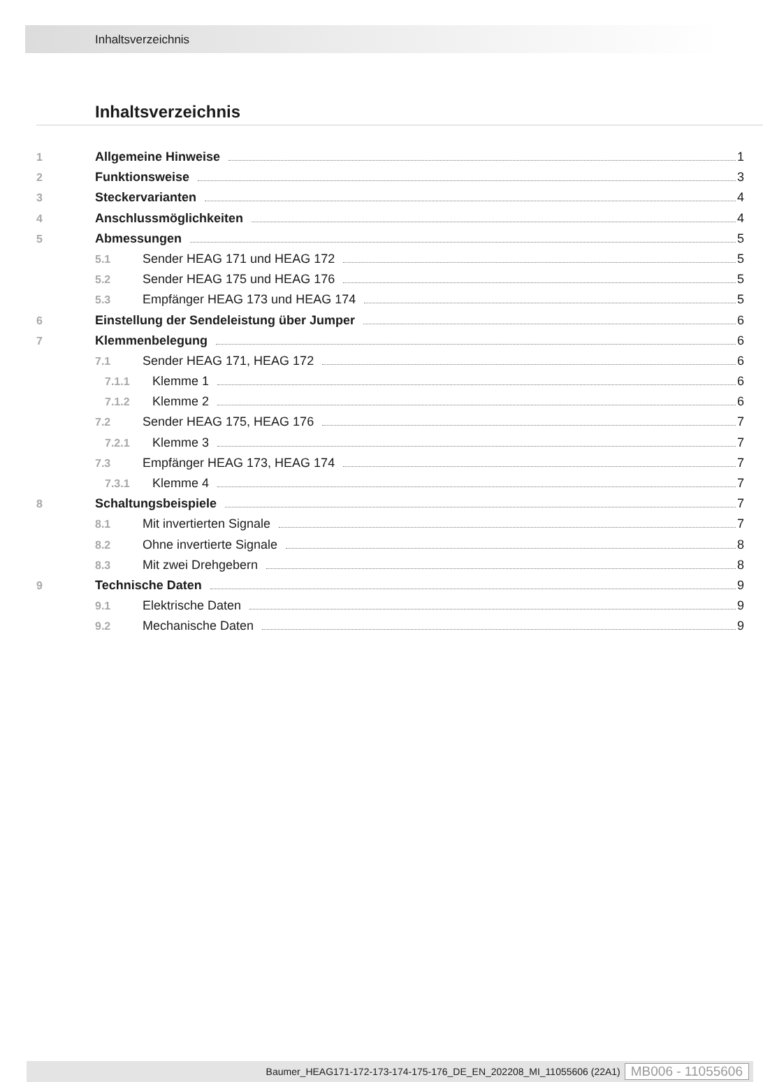Inhaltsverzeichnis
Inhaltsverzeichnis
1 Allgemeine Hinweise 1
2 Funktionsweise 3
3 Steckervarianten 4
4 Anschlussmöglichkeiten 4
5 Abmessungen 5
5.1 Sender HEAG 171 und HEAG 172 5
5.2 Sender HEAG 175 und HEAG 176 5
5.3 Empfänger HEAG 173 und HEAG 174 5
6 Einstellung der Sendeleistung über Jumper 6
7 Klemmenbelegung 6
7.1 Sender HEAG 171, HEAG 172 6
7.1.1 Klemme 1 6
7.1.2 Klemme 2 6
7.2 Sender HEAG 175, HEAG 176 7
7.2.1 Klemme 3 7
7.3 Empfänger HEAG 173, HEAG 174 7
7.3.1 Klemme 4 7
8 Schaltungsbeispiele 7
8.1 Mit invertierten Signale 7
8.2 Ohne invertierte Signale 8
8.3 Mit zwei Drehgebern 8
9 Technische Daten 9
9.1 Elektrische Daten 9
9.2 Mechanische Daten 9
Baumer_HEAG171-172-173-174-175-176_DE_EN_202208_MI_11055606 (22A1) MB006 - 11055606